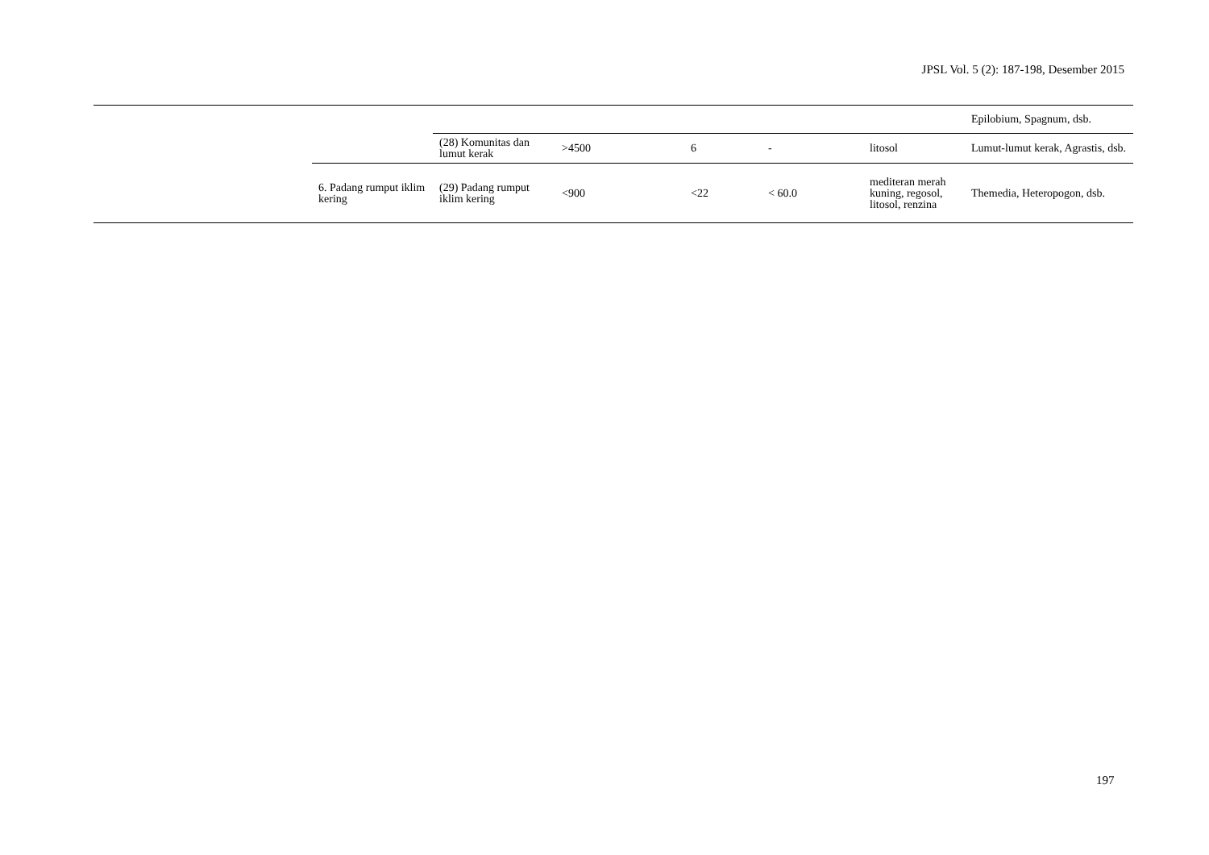JPSL Vol. 5 (2): 187-198, Desember 2015
| | | | | | | | Epilobium, Spagnum, dsb. |
| | | (28) Komunitas dan lumut kerak | >4500 | 6 | - | litosol | Lumut-lumut kerak, Agrastis, dsb. |
| | 6. Padang rumput iklim kering | (29) Padang rumput iklim kering | <900 | <22 | < 60.0 | mediteran merah kuning, regosol, litosol, renzina | Themedia, Heteropogon, dsb. |
197